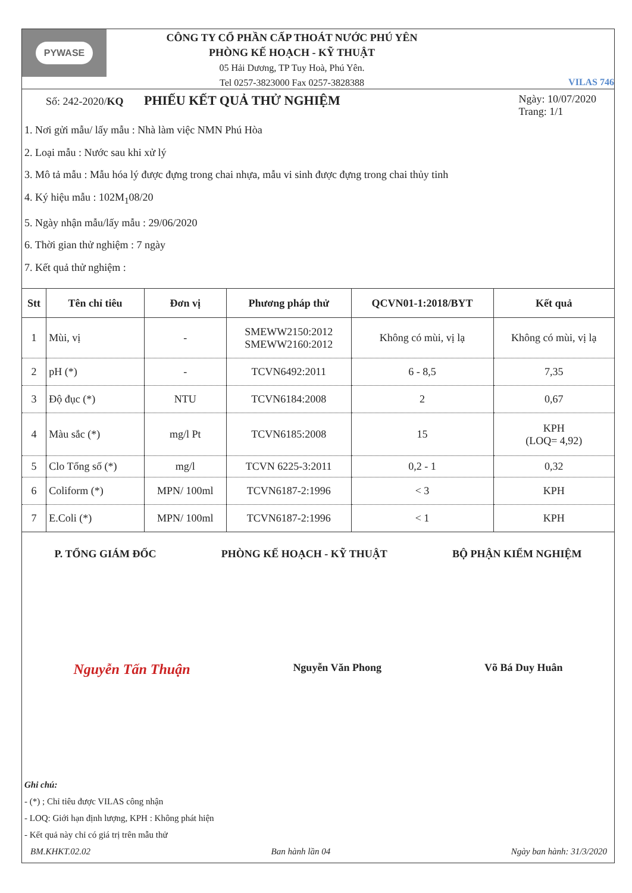PYWASE
CÔNG TY CỔ PHẦN CẤP THOÁT NƯỚC PHÚ YÊN
PHÒNG KẾ HOẠCH - KỸ THUẬT
05 Hải Dương, TP Tuy Hoà, Phú Yên.
Tel 0257-3823000 Fax 0257-3828388
VILAS 746
Số: 242-2020/KQ
PHIẾU KẾT QUẢ THỬ NGHIỆM
Ngày: 10/07/2020
Trang: 1/1
1. Nơi gửi mẫu/ lấy mẫu : Nhà làm việc NMN Phú Hòa
2. Loại mẫu : Nước sau khi xử lý
3. Mô tả mẫu : Mẫu hóa lý được đựng trong chai nhựa, mẫu vi sinh được đựng trong chai thủy tinh
4. Ký hiệu mẫu : 102M<sub>1</sub>08/20
5. Ngày nhận mẫu/lấy mẫu : 29/06/2020
6. Thời gian thử nghiệm : 7 ngày
7. Kết quả thử nghiệm :
| Stt | Tên chỉ tiêu | Đơn vị | Phương pháp thử | QCVN01-1:2018/BYT | Kết quả |
| --- | --- | --- | --- | --- | --- |
| 1 | Mùi, vị | - | SMEWW2150:2012 SMEWW2160:2012 | Không có mùi, vị lạ | Không có mùi, vị lạ |
| 2 | pH (*) | - | TCVN6492:2011 | 6 - 8,5 | 7,35 |
| 3 | Độ đục (*) | NTU | TCVN6184:2008 | 2 | 0,67 |
| 4 | Màu sắc (*) | mg/l Pt | TCVN6185:2008 | 15 | KPH (LOQ= 4,92) |
| 5 | Clo Tổng số (*) | mg/l | TCVN 6225-3:2011 | 0,2 - 1 | 0,32 |
| 6 | Coliform (*) | MPN/ 100ml | TCVN6187-2:1996 | < 3 | KPH |
| 7 | E.Coli (*) | MPN/ 100ml | TCVN6187-2:1996 | < 1 | KPH |
P. TỔNG GIÁM ĐỐC PHÒNG KẾ HOẠCH - KỸ THUẬT BỘ PHẬN KIỂM NGHIỆM
Nguyễn Tấn Thuận Nguyễn Văn Phong Võ Bá Duy Huân
Ghi chú:
- (*) ; Chỉ tiêu được VILAS công nhận
- LOQ: Giới hạn định lượng, KPH : Không phát hiện
- Kết quả này chỉ có giá trị trên mẫu thử
BM.KHKT.02.02 Ban hành lần 04 Ngày ban hành: 31/3/2020